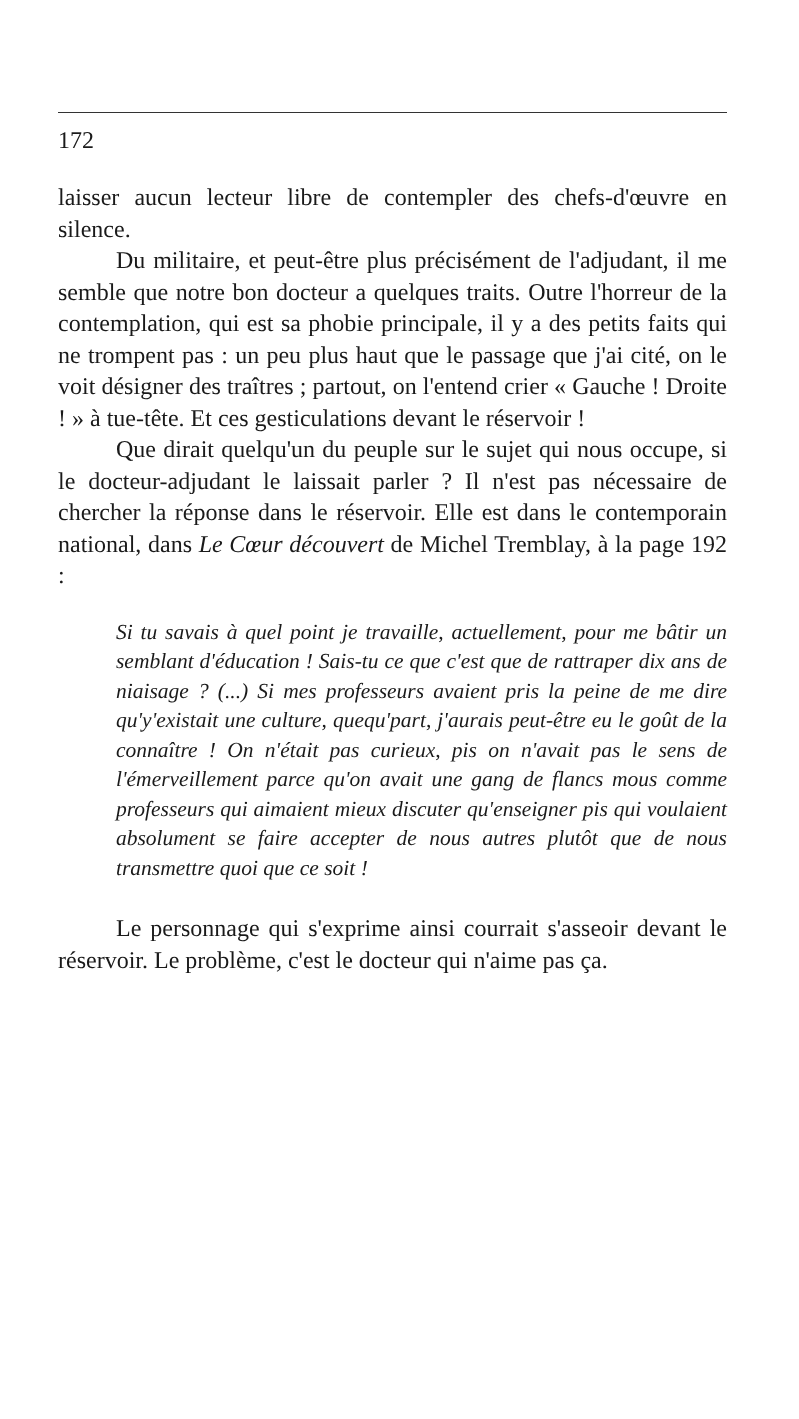172
laisser aucun lecteur libre de contempler des chefs-d'œuvre en silence.
Du militaire, et peut-être plus précisément de l'adjudant, il me semble que notre bon docteur a quelques traits. Outre l'horreur de la contemplation, qui est sa phobie principale, il y a des petits faits qui ne trompent pas : un peu plus haut que le passage que j'ai cité, on le voit désigner des traîtres ; partout, on l'entend crier « Gauche ! Droite ! » à tue-tête. Et ces gesticulations devant le réservoir !
Que dirait quelqu'un du peuple sur le sujet qui nous occupe, si le docteur-adjudant le laissait parler ? Il n'est pas nécessaire de chercher la réponse dans le réservoir. Elle est dans le contemporain national, dans Le Cœur découvert de Michel Tremblay, à la page 192 :
Si tu savais à quel point je travaille, actuellement, pour me bâtir un semblant d'éducation ! Sais-tu ce que c'est que de rattraper dix ans de niaisage ? (...) Si mes professeurs avaient pris la peine de me dire qu'y'existait une culture, quequ'part, j'aurais peut-être eu le goût de la connaître ! On n'était pas curieux, pis on n'avait pas le sens de l'émerveillement parce qu'on avait une gang de flancs mous comme professeurs qui aimaient mieux discuter qu'enseigner pis qui voulaient absolument se faire accepter de nous autres plutôt que de nous transmettre quoi que ce soit !
Le personnage qui s'exprime ainsi courrait s'asseoir devant le réservoir. Le problème, c'est le docteur qui n'aime pas ça.